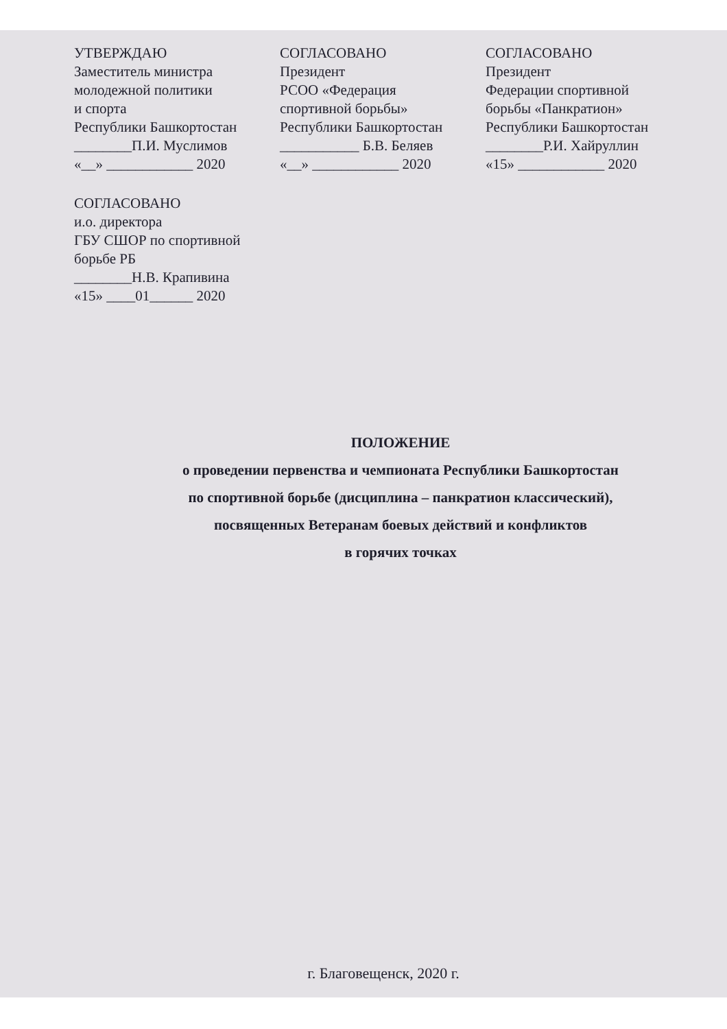УТВЕРЖДАЮ
Заместитель министра
молодежной политики
и спорта
Республики Башкортостан
________П.И. Муслимов
«__» ____________ 2020
СОГЛАСОВАНО
Президент
РСОО «Федерация
спортивной борьбы»
Республики Башкортостан
___________ Б.В. Беляев
«__» ____________ 2020
СОГЛАСОВАНО
Президент
Федерации спортивной
борьбы «Панкратион»
Республики Башкортостан
________Р.И. Хайруллин
«15» ____________ 2020
СОГЛАСОВАНО
и.о. директора
ГБУ СШОР по спортивной
борьбе РБ
________Н.В. Крапивина
«15» ____01______ 2020
ПОЛОЖЕНИЕ
о проведении первенства и чемпионата Республики Башкортостан
по спортивной борьбе (дисциплина – панкратион классический),
посвященных Ветеранам боевых действий и конфликтов
в горячих точках
г. Благовещенск, 2020 г.